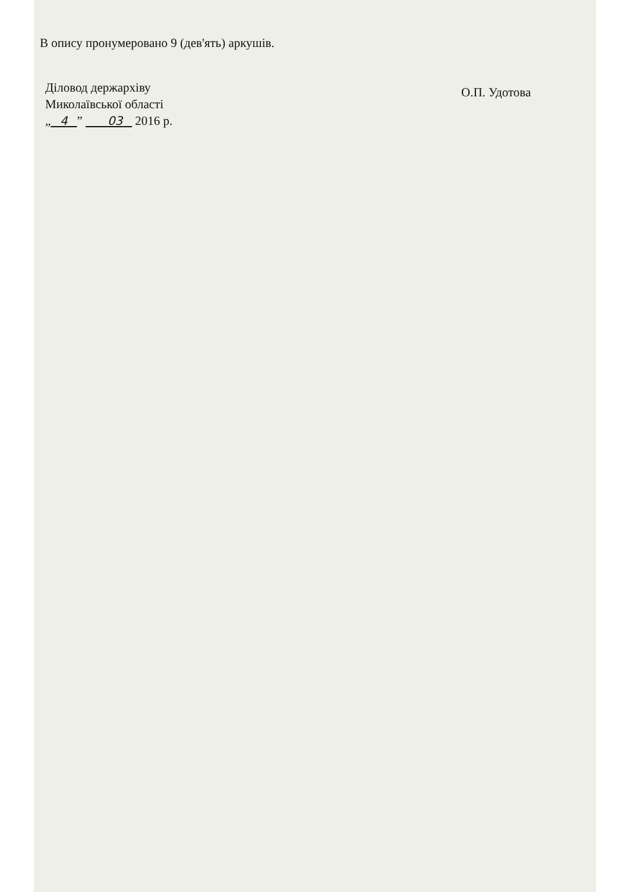В опису пронумеровано 9 (дев'ять) аркушів.
Діловод держархіву
Миколаївської області
„ 4 ” 03 2016 р.
О.П. Удотова